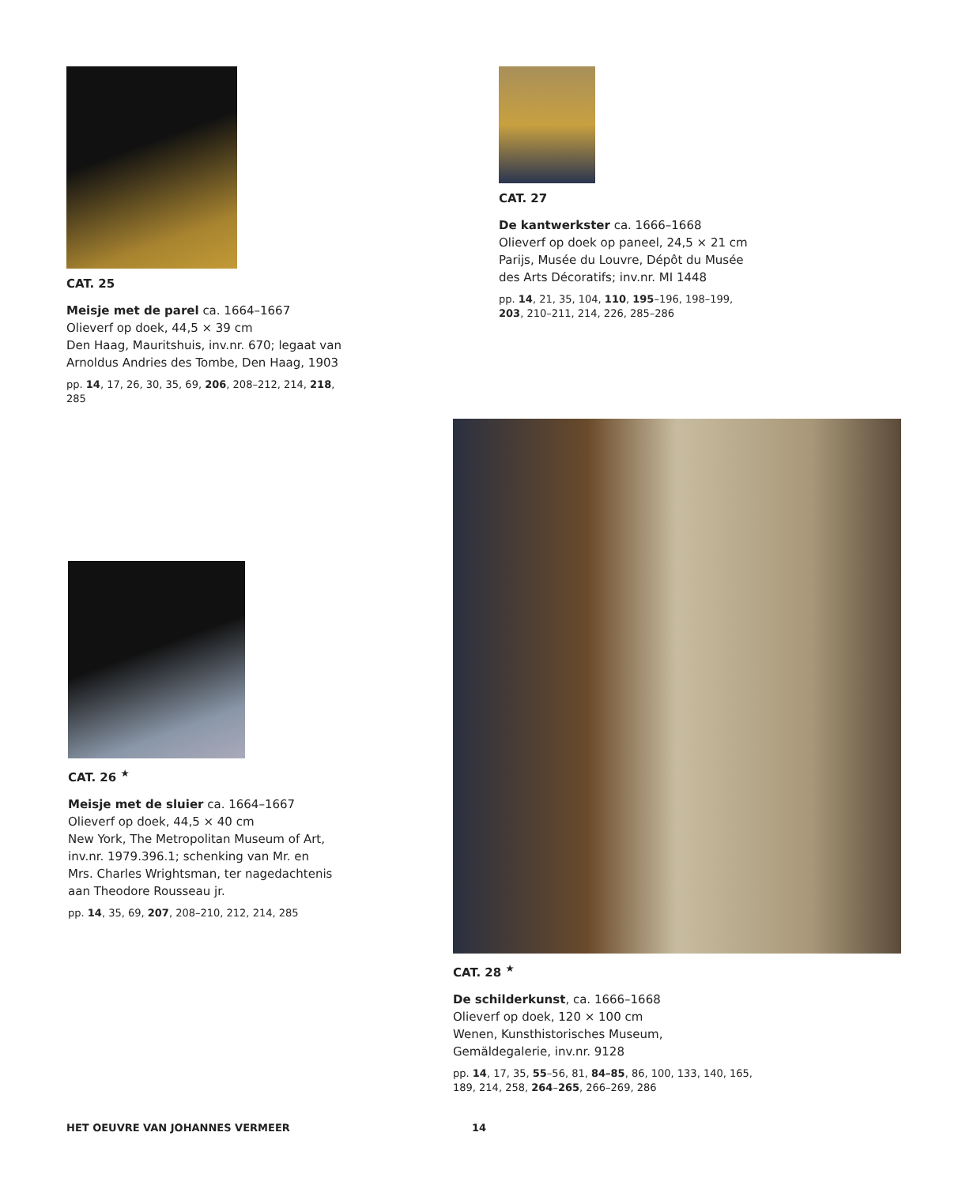CAT. 25
Meisje met de parel ca. 1664–1667
Olieverf op doek, 44,5 × 39 cm
Den Haag, Mauritshuis, inv.nr. 670; legaat van Arnoldus Andries des Tombe, Den Haag, 1903
pp. 14, 17, 26, 30, 35, 69, 206, 208–212, 214, 218, 285
CAT. 27
De kantwerkster ca. 1666–1668
Olieverf op doek op paneel, 24,5 × 21 cm
Parijs, Musée du Louvre, Dépôt du Musée des Arts Décoratifs; inv.nr. MI 1448
pp. 14, 21, 35, 104, 110, 195–196, 198–199, 203, 210–211, 214, 226, 285–286
CAT. 26 <sup>★</sup>
Meisje met de sluier ca. 1664–1667
Olieverf op doek, 44,5 × 40 cm
New York, The Metropolitan Museum of Art, inv.nr. 1979.396.1; schenking van Mr. en Mrs. Charles Wrightsman, ter nagedachtenis aan Theodore Rousseau jr.
pp. 14, 35, 69, 207, 208–210, 212, 214, 285
CAT. 28 <sup>★</sup>
De schilderkunst, ca. 1666–1668
Olieverf op doek, 120 × 100 cm
Wenen, Kunsthistorisches Museum, Gemäldegalerie, inv.nr. 9128
pp. 14, 17, 35, 55–56, 81, 84–85, 86, 100, 133, 140, 165, 189, 214, 258, 264–265, 266–269, 286
HET OEUVRE VAN JOHANNES VERMEER
14